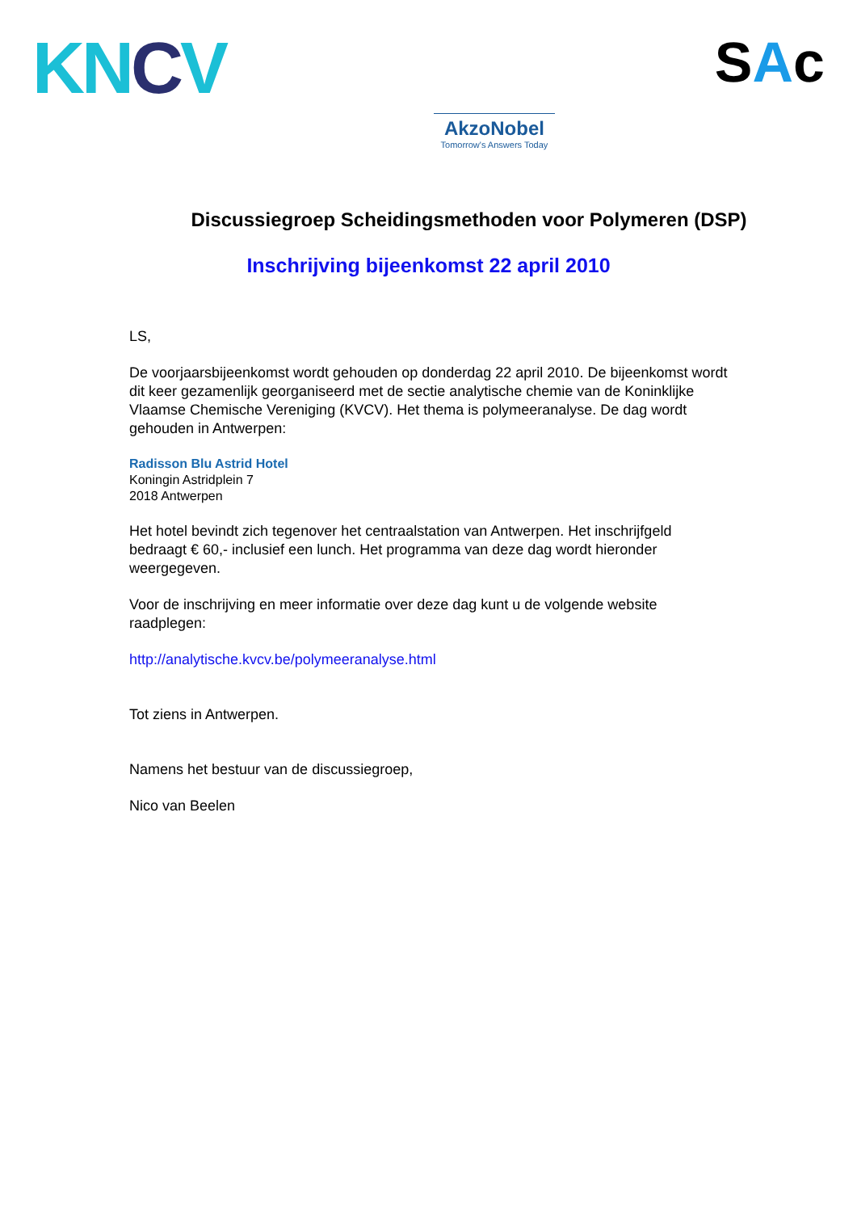KNCV
AkzoNobel
Tomorrow's Answers Today
SAc
Discussiegroep Scheidingsmethoden voor Polymeren (DSP)
Inschrijving bijeenkomst 22 april 2010
LS,
De voorjaarsbijeenkomst wordt gehouden op donderdag 22 april 2010. De bijeenkomst wordt dit keer gezamenlijk georganiseerd met de sectie analytische chemie van de Koninklijke Vlaamse Chemische Vereniging (KVCV). Het thema is polymeeranalyse. De dag wordt gehouden in Antwerpen:
Radisson Blu Astrid Hotel
Koningin Astridplein 7
2018 Antwerpen
Het hotel bevindt zich tegenover het centraalstation van Antwerpen. Het inschrijfgeld bedraagt € 60,- inclusief een lunch. Het programma van deze dag wordt hieronder weergegeven.
Voor de inschrijving en meer informatie over deze dag kunt u de volgende website raadplegen:
http://analytische.kvcv.be/polymeeranalyse.html
Tot ziens in Antwerpen.
Namens het bestuur van de discussiegroep,
Nico van Beelen